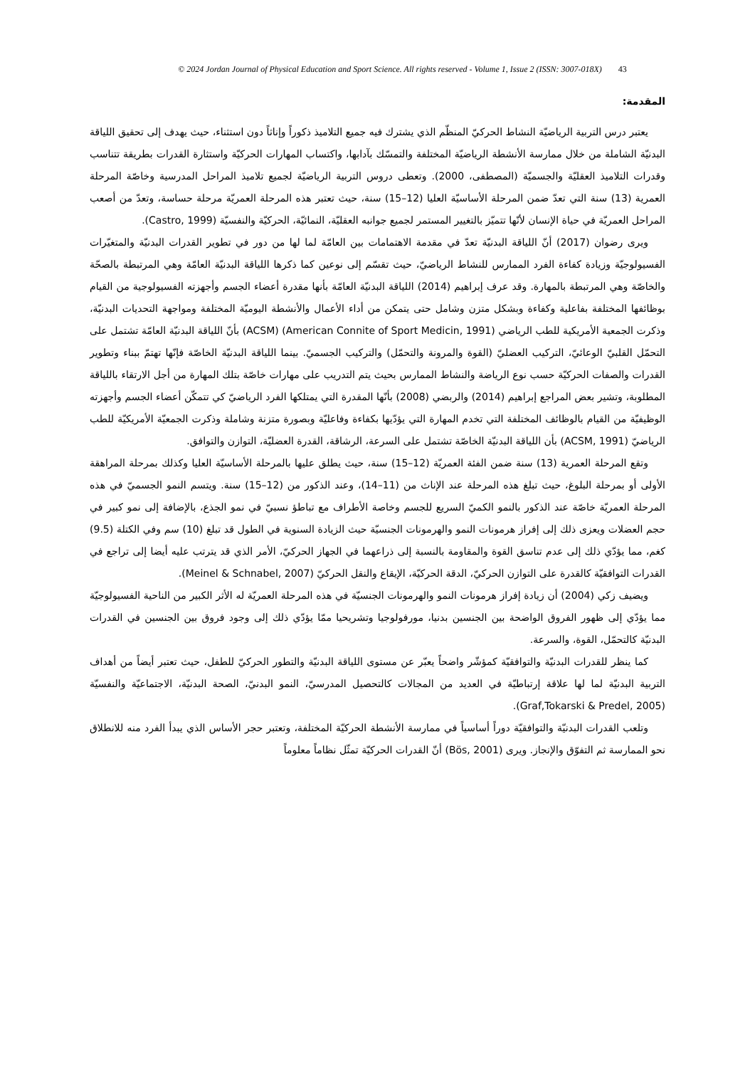© 2024 Jordan Journal of Physical Education and Sport Science. All rights reserved - Volume 1, Issue 2 (ISSN: 3007-018X) 43
المقدمة:
يعتبر درس التربية الرياضيّة النشاط الحركيّ المنظّم الذي يشترك فيه جميع التلاميذ ذكوراً وإناثاً دون استثناء، حيث يهدف إلى تحقيق اللياقة البدنيّة الشاملة من خلال ممارسة الأنشطة الرياضيّة المختلفة والتمسّك بآدابها، واكتساب المهارات الحركيّة واستثارة القدرات بطريقة تتناسب وقدرات التلاميذ العقليّة والجسميّة (المصطفى، 2000). وتعطى دروس التربية الرياضيّة لجميع تلاميذ المراحل المدرسية وخاصّة المرحلة العمرية (13) سنة التي تعدّ ضمن المرحلة الأساسيّة العليا (12–15) سنة، حيث تعتبر هذه المرحلة العمريّة مرحلة حساسة، وتعدّ من أصعب المراحل العمريّة في حياة الإنسان لأنّها تتميّز بالتغيير المستمر لجميع جوانبه العقليّة، النمائيّة، الحركيّة والنفسيّة (Castro, 1999).
ويرى رضوان (2017) أنّ اللياقة البدنيّة تعدّ في مقدمة الاهتمامات بين العامّة لما لها من دور في تطوير القدرات البدنيّة والمتغيّرات الفسيولوجيّة وزيادة كفاءة الفرد الممارس للنشاط الرياضيّ، حيث تقسّم إلى نوعين كما ذكرها اللياقة البدنيّة العامّة وهي المرتبطة بالصحّة والخاصّة وهي المرتبطة بالمهارة. وقد عرف إبراهيم (2014) اللياقة البدنيّة العامّة بأنها مقدرة أعضاء الجسم وأجهزته الفسيولوجية من القيام بوظائفها المختلفة بفاعلية وكفاءة وبشكل متزن وشامل حتى يتمكن من أداء الأعمال والأنشطة اليوميّة المختلفة ومواجهة التحديات البدنيّة، وذكرت الجمعية الأمريكية للطب الرياضي (American Connite of Sport Medicin, 1991) (ACSM) بأنّ اللياقة البدنيّة العامّة تشتمل على التحمّل القلبيّ الوعائيّ، التركيب العضليّ (القوة والمرونة والتحمّل) والتركيب الجسميّ. بينما اللياقة البدنيّة الخاصّة فإنّها تهتمّ ببناء وتطوير القدرات والصفات الحركيّة حسب نوع الرياضة والنشاط الممارس بحيث يتم التدريب على مهارات خاصّة بتلك المهارة من أجل الارتقاء باللياقة المطلوبة، وتشير بعض المراجع إبراهيم (2014) والربضي (2008) بأنّها المقدرة التي يمتلكها الفرد الرياضيّ كي تتمكّن أعضاء الجسم وأجهزته الوظيفيّة من القيام بالوظائف المختلفة التي تخدم المهارة التي يؤدّيها بكفاءة وفاعليّة وبصورة متزنة وشاملة وذكرت الجمعيّة الأمريكيّة للطب الرياضيّ (ACSM, 1991) بأن اللياقة البدنيّة الخاصّة تشتمل على السرعة، الرشاقة، القدرة العضليّة، التوازن والتوافق.
وتقع المرحلة العمرية (13) سنة ضمن الفئة العمريّة (12–15) سنة، حيث يطلق عليها بالمرحلة الأساسيّة العليا وكذلك بمرحلة المراهقة الأولى أو بمرحلة البلوغ، حيث تبلغ هذه المرحلة عند الإناث من (11–14)، وعند الذكور من (12–15) سنة. ويتسم النمو الجسميّ في هذه المرحلة العمريّة خاصّة عند الذكور بالنمو الكميّ السريع للجسم وخاصة الأطراف مع تباطؤ نسبيّ في نمو الجذع، بالإضافة إلى نمو كبير في حجم العضلات ويعزى ذلك إلى إفراز هرمونات النمو والهرمونات الجنسيّة حيث الزيادة السنوية في الطول قد تبلغ (10) سم وفي الكتلة (9.5) كغم، مما يؤدّي ذلك إلى عدم تناسق القوة والمقاومة بالنسبة إلى ذراعهما في الجهاز الحركيّ، الأمر الذي قد يترتب عليه أيضا إلى تراجع في القدرات التوافقيّة كالقدرة على التوازن الحركيّ، الدقة الحركيّة، الإيقاع والنقل الحركيّ (Meinel & Schnabel, 2007).
ويضيف زكي (2004) أن زيادة إفراز هرمونات النمو والهرمونات الجنسيّة في هذه المرحلة العمريّة له الأثر الكبير من الناحية الفسيولوجيّة مما يؤدّي إلى ظهور الفروق الواضحة بين الجنسين بدنيا، مورفولوجيا وتشريحيا ممّا يؤدّي ذلك إلى وجود فروق بين الجنسين في القدرات البدنيّة كالتحمّل، القوة، والسرعة.
كما ينظر للقدرات البدنيّة والتوافقيّة كمؤشّر واضحاً يعبّر عن مستوى اللياقة البدنيّة والتطور الحركيّ للطفل، حيث تعتبر أيضاً من أهداف التربية البدنيّة لما لها علاقة إرتباطيّة في العديد من المجالات كالتحصيل المدرسيّ، النمو البدنيّ، الصحة البدنيّة، الاجتماعيّة والنفسيّة (Graf,Tokarski & Predel, 2005).
وتلعب القدرات البدنيّة والتوافقيّة دوراً أساسياً في ممارسة الأنشطة الحركيّة المختلفة، وتعتبر حجر الأساس الذي يبدأ الفرد منه للانطلاق نحو الممارسة ثم التفوّق والإنجاز. ويرى (Bös, 2001) أنّ القدرات الحركيّة تمثّل نظاماً معلوماً